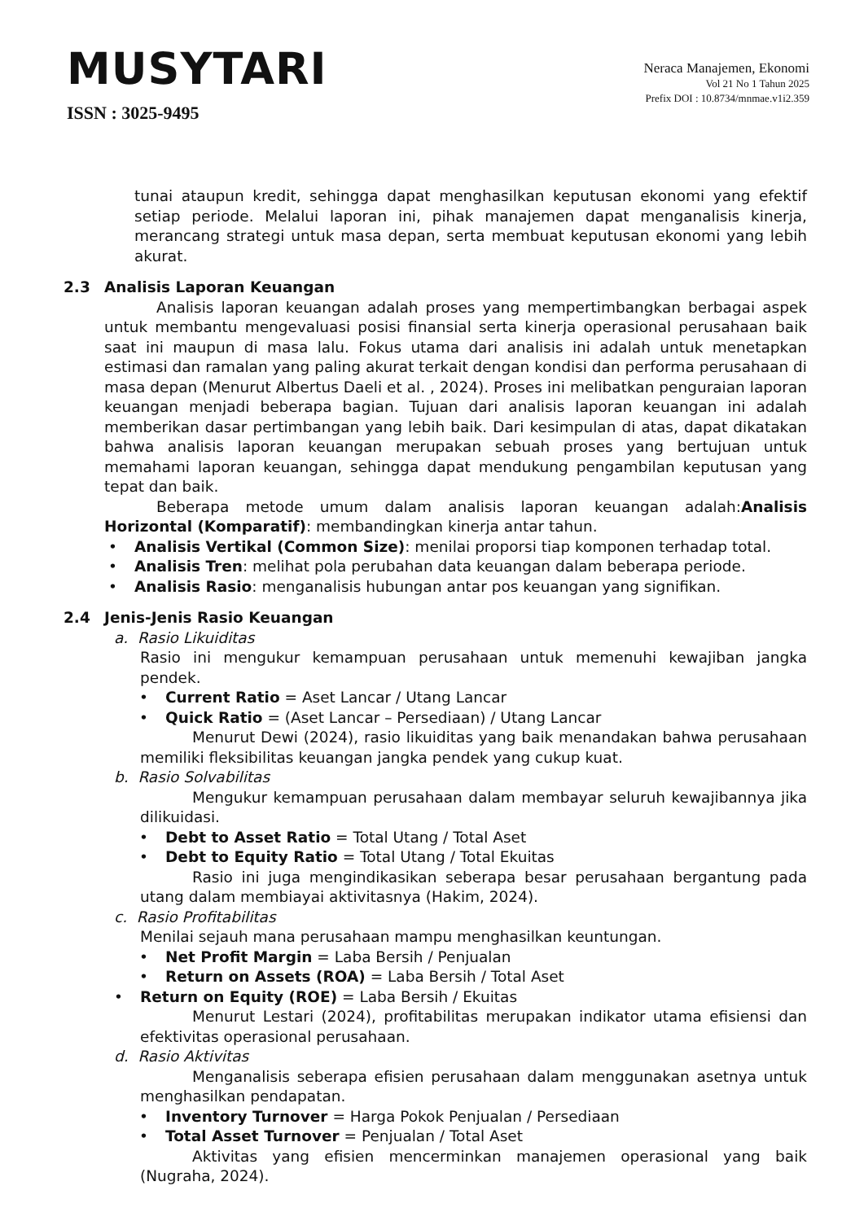MUSYTARI
ISSN : 3025-9495
Neraca Manajemen, Ekonomi
Vol 21 No 1 Tahun 2025
Prefix DOI : 10.8734/mnmae.v1i2.359
tunai ataupun kredit, sehingga dapat menghasilkan keputusan ekonomi yang efektif setiap periode. Melalui laporan ini, pihak manajemen dapat menganalisis kinerja, merancang strategi untuk masa depan, serta membuat keputusan ekonomi yang lebih akurat.
2.3 Analisis Laporan Keuangan
Analisis laporan keuangan adalah proses yang mempertimbangkan berbagai aspek untuk membantu mengevaluasi posisi finansial serta kinerja operasional perusahaan baik saat ini maupun di masa lalu. Fokus utama dari analisis ini adalah untuk menetapkan estimasi dan ramalan yang paling akurat terkait dengan kondisi dan performa perusahaan di masa depan (Menurut Albertus Daeli et al. , 2024). Proses ini melibatkan penguraian laporan keuangan menjadi beberapa bagian. Tujuan dari analisis laporan keuangan ini adalah memberikan dasar pertimbangan yang lebih baik. Dari kesimpulan di atas, dapat dikatakan bahwa analisis laporan keuangan merupakan sebuah proses yang bertujuan untuk memahami laporan keuangan, sehingga dapat mendukung pengambilan keputusan yang tepat dan baik.
Beberapa metode umum dalam analisis laporan keuangan adalah:Analisis Horizontal (Komparatif): membandingkan kinerja antar tahun.
Analisis Vertikal (Common Size): menilai proporsi tiap komponen terhadap total.
Analisis Tren: melihat pola perubahan data keuangan dalam beberapa periode.
Analisis Rasio: menganalisis hubungan antar pos keuangan yang signifikan.
2.4 Jenis-Jenis Rasio Keuangan
a. Rasio Likuiditas
Rasio ini mengukur kemampuan perusahaan untuk memenuhi kewajiban jangka pendek.
Current Ratio = Aset Lancar / Utang Lancar
Quick Ratio = (Aset Lancar – Persediaan) / Utang Lancar
Menurut Dewi (2024), rasio likuiditas yang baik menandakan bahwa perusahaan memiliki fleksibilitas keuangan jangka pendek yang cukup kuat.
b. Rasio Solvabilitas
Mengukur kemampuan perusahaan dalam membayar seluruh kewajibannya jika dilikuidasi.
Debt to Asset Ratio = Total Utang / Total Aset
Debt to Equity Ratio = Total Utang / Total Ekuitas
Rasio ini juga mengindikasikan seberapa besar perusahaan bergantung pada utang dalam membiayai aktivitasnya (Hakim, 2024).
c. Rasio Profitabilitas
Menilai sejauh mana perusahaan mampu menghasilkan keuntungan.
Net Profit Margin = Laba Bersih / Penjualan
Return on Assets (ROA) = Laba Bersih / Total Aset
Return on Equity (ROE) = Laba Bersih / Ekuitas
Menurut Lestari (2024), profitabilitas merupakan indikator utama efisiensi dan efektivitas operasional perusahaan.
d. Rasio Aktivitas
Menganalisis seberapa efisien perusahaan dalam menggunakan asetnya untuk menghasilkan pendapatan.
Inventory Turnover = Harga Pokok Penjualan / Persediaan
Total Asset Turnover = Penjualan / Total Aset
Aktivitas yang efisien mencerminkan manajemen operasional yang baik (Nugraha, 2024).